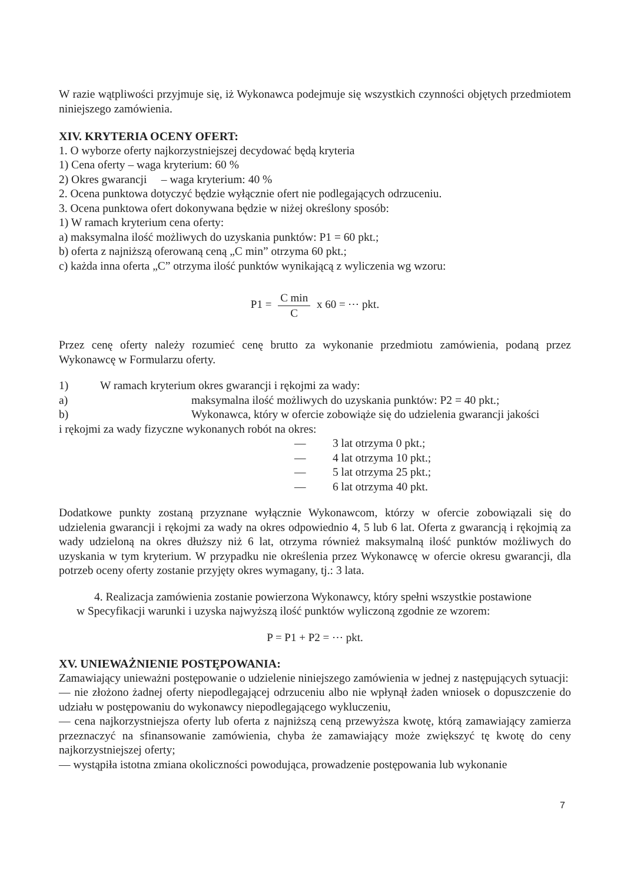W razie wątpliwości przyjmuje się, iż Wykonawca podejmuje się wszystkich czynności objętych przedmiotem niniejszego zamówienia.
XIV. KRYTERIA OCENY OFERT:
1. O wyborze oferty najkorzystniejszej decydować będą kryteria
1) Cena oferty – waga kryterium: 60 %
2) Okres gwarancji – waga kryterium: 40 %
2. Ocena punktowa dotyczyć będzie wyłącznie ofert nie podlegających odrzuceniu.
3. Ocena punktowa ofert dokonywana będzie w niżej określony sposób:
1) W ramach kryterium cena oferty:
a) maksymalna ilość możliwych do uzyskania punktów: P1 = 60 pkt.;
b) oferta z najniższą oferowaną ceną „C min” otrzyma 60 pkt.;
c) każda inna oferta „C” otrzyma ilość punktów wynikającą z wyliczenia wg wzoru:
P1 = C min C x 60 = ⋯ pkt.
Przez cenę oferty należy rozumieć cenę brutto za wykonanie przedmiotu zamówienia, podaną przez Wykonawcę w Formularzu oferty.
1) W ramach kryterium okres gwarancji i rękojmi za wady:
a) maksymalna ilość możliwych do uzyskania punktów: P2 = 40 pkt.;
b) Wykonawca, który w ofercie zobowiąże się do udzielenia gwarancji jakości
i rękojmi za wady fizyczne wykonanych robót na okres:
— 3 lat otrzyma 0 pkt.;
— 4 lat otrzyma 10 pkt.;
— 5 lat otrzyma 25 pkt.;
— 6 lat otrzyma 40 pkt.
Dodatkowe punkty zostaną przyznane wyłącznie Wykonawcom, którzy w ofercie zobowiązali się do udzielenia gwarancji i rękojmi za wady na okres odpowiednio 4, 5 lub 6 lat. Oferta z gwarancją i rękojmią za wady udzieloną na okres dłuższy niż 6 lat, otrzyma również maksymalną ilość punktów możliwych do uzyskania w tym kryterium. W przypadku nie określenia przez Wykonawcę w ofercie okresu gwarancji, dla potrzeb oceny oferty zostanie przyjęty okres wymagany, tj.: 3 lata.
4. Realizacja zamówienia zostanie powierzona Wykonawcy, który spełni wszystkie postawione
w Specyfikacji warunki i uzyska najwyższą ilość punktów wyliczoną zgodnie ze wzorem:
P = P1 + P2 = ⋯ pkt.
XV. UNIEWAŻNIENIE POSTĘPOWANIA:
Zamawiający unieważni postępowanie o udzielenie niniejszego zamówienia w jednej z następujących sytuacji:
— nie złożono żadnej oferty niepodlegającej odrzuceniu albo nie wpłynął żaden wniosek o dopuszczenie do udziału w postępowaniu do wykonawcy niepodlegającego wykluczeniu,
— cena najkorzystniejsza oferty lub oferta z najniższą ceną przewyższa kwotę, którą zamawiający zamierza przeznaczyć na sfinansowanie zamówienia, chyba że zamawiający może zwiększyć tę kwotę do ceny najkorzystniejszej oferty;
— wystąpiła istotna zmiana okoliczności powodująca, prowadzenie postępowania lub wykonanie
7